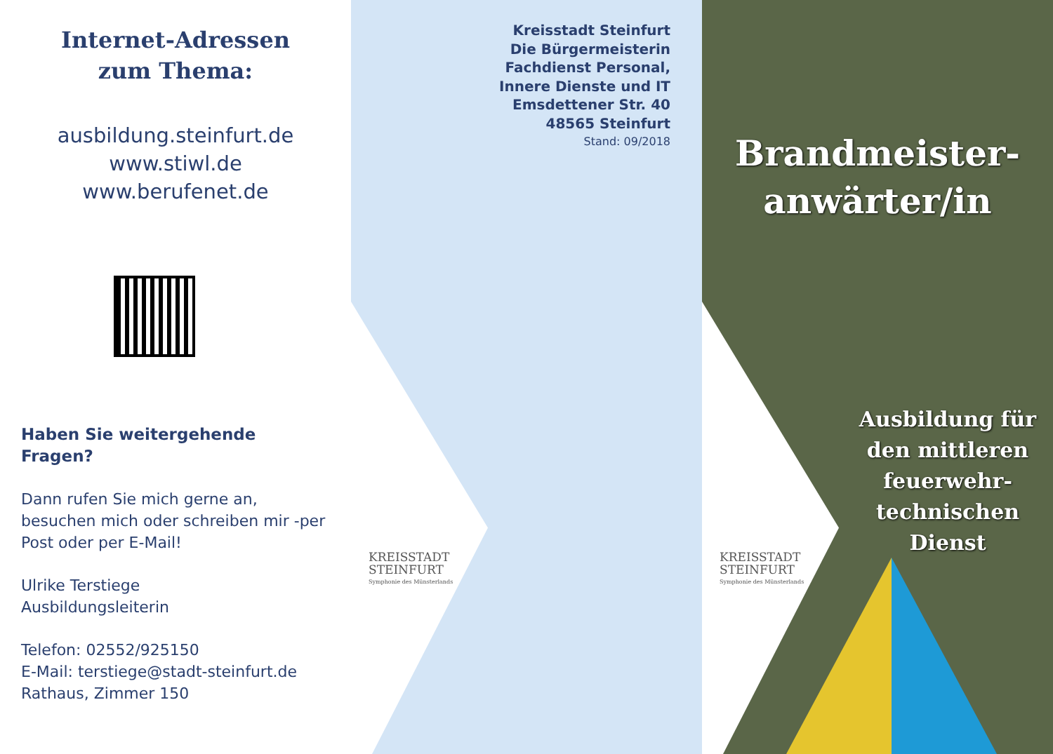Internet-Adressen
zum Thema:
ausbildung.steinfurt.de
www.stiwl.de
www.berufenet.de
Haben Sie weitergehende Fragen?
Dann rufen Sie mich gerne an, besuchen mich oder schreiben mir -per Post oder per E-Mail!
Ulrike Terstiege
Ausbildungsleiterin
Telefon: 02552/925150
E-Mail: terstiege@stadt-steinfurt.de
Rathaus, Zimmer 150
Kreisstadt Steinfurt
Die Bürgermeisterin
Fachdienst Personal,
Innere Dienste und IT
Emsdettener Str. 40
48565 Steinfurt
Stand: 09/2018
KREISSTADT
STEINFURT
Symphonie des Münsterlands
Brandmeister-
anwärter/in
KREISSTADT
STEINFURT
Symphonie des Münsterlands
Ausbildung für
den mittleren
feuerwehr-
technischen
Dienst